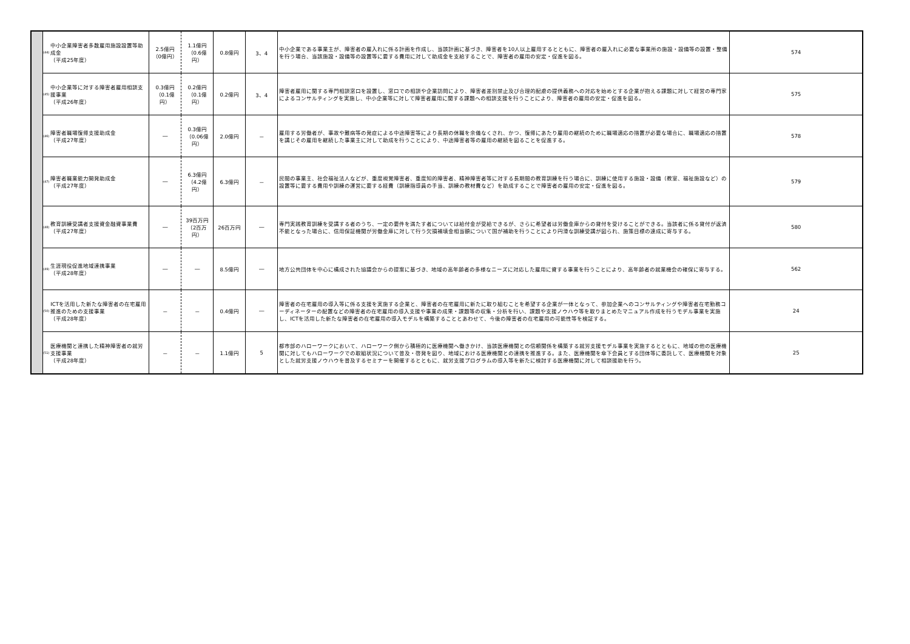| | (44) | 中小企業障害者多数雇用施設設置等助成金 （平成25年度） | 2.5億円 （0億円） | 1.1億円 （0.6億円） | 0.8億円 | 3、4 | 中小企業である事業主が、障害者の雇入れに係る計画を作成し、当該計画に基づき、障害者を10人以上雇用するとともに、障害者の雇入れに必要な事業所の施設・設備等の設置・整備を行う場合、当該施設・設備等の設置等に要する費用に対して助成金を支給することで、障害者の雇用の安定・促進を図る。 | 574 |
| | (45) | 中小企業等に対する障害者雇用相談支援事業 （平成26年度） | 0.3億円 （0.1億円） | 0.2億円 （0.1億円） | 0.2億円 | 3、4 | 障害者雇用に関する専門相談窓口を設置し、窓口での相談や企業訪問により、障害者差別禁止及び合理的配慮の提供義務への対応を始めとする企業が抱える課題に対して経営の専門家によるコンサルティングを実施し、中小企業等に対して障害者雇用に関する課題への相談支援を行うことにより、障害者の雇用の安定・促進を図る。 | 575 |
| | (46) | 障害者職場復帰支援助成金 （平成27年度） | ― | 0.3億円 （0.06億円） | 2.0億円 | － | 雇用する労働者が、事故や難病等の発症による中途障害等により長期の休職を余儀なくされ、かつ、復帰にあたり雇用の継続のために職場適応の措置が必要な場合に、職場適応の措置を講じその雇用を継続した事業主に対して助成を行うことにより、中途障害者等の雇用の継続を図ることを促進する。 | 578 |
| | (47) | 障害者職業能力開発助成金 （平成27年度） | ― | 6.3億円 （4.2億円） | 6.3億円 | － | 民間の事業主、社会福祉法人などが、重度視覚障害者、重度知的障害者、精神障害者等に対する長期間の教育訓練を行う場合に、訓練に使用する施設・設備（教室、福祉施設など）の設置等に要する費用や訓練の運営に要する経費（訓練指導員の手当、訓練の教材費など）を助成することで障害者の雇用の安定・促進を図る。 | 579 |
| | (48) | 教育訓練受講者支援資金融資事業費 （平成27年度） | ― | 39百万円 （2百万円） | 26百万円 | ― | 専門実践教育訓練を受講する者のうち、一定の要件を満たす者については給付金が受給できるが、さらに希望者は労働金庫からの貸付を受けることができる。当該者に係る貸付が返済不能となった場合に、信用保証機関が労働金庫に対して行う欠損補填金相当額について国が補助を行うことにより円滑な訓練受講が図られ、施策目標の達成に寄与する。 | 580 |
| | (49) | 生涯現役促進地域連携事業 （平成28年度） | ― | ― | 8.5億円 | ― | 地方公共団体を中心に構成された協議会からの提案に基づき、地域の高年齢者の多様なニーズに対応した雇用に資する事業を行うことにより、高年齢者の就業機会の確保に寄与する。 | 562 |
| | (50) | ICTを活用した新たな障害者の在宅雇用推進のための支援事業 （平成28年度） | － | － | 0.4億円 | ― | 障害者の在宅雇用の導入等に係る支援を実施する企業と、障害者の在宅雇用に新たに取り組むことを希望する企業が一体となって、参加企業へのコンサルティングや障害者在宅勤務コーディネーターの配置などの障害者の在宅雇用の導入支援や事業の成果・課題等の収集・分析を行い、課題や支援ノウハウ等を取りまとめたマニュアル作成を行うモデル事業を実施し、ICTを活用した新たな障害者の在宅雇用の導入モデルを構築することとあわせて、今後の障害者の在宅雇用の可能性等を検証する。 | 24 |
| | (51) | 医療機関と連携した精神障害者の就労支援事業 （平成28年度） | － | － | 1.1億円 | 5 | 都市部のハローワークにおいて、ハローワーク側から積極的に医療機関へ働きかけ、当該医療機関との信頼関係を構築する就労支援モデル事業を実施するとともに、地域の他の医療機関に対してもハローワークでの取組状況について普及・啓発を図り、地域における医療機関との連携を推進する。また、医療機関を傘下会員とする団体等に委託して、医療機関を対象とした就労支援ノウハウを普及するセミナーを開催するとともに、就労支援プログラムの導入等を新たに検討する医療機関に対して相談援助を行う。 | 25 |